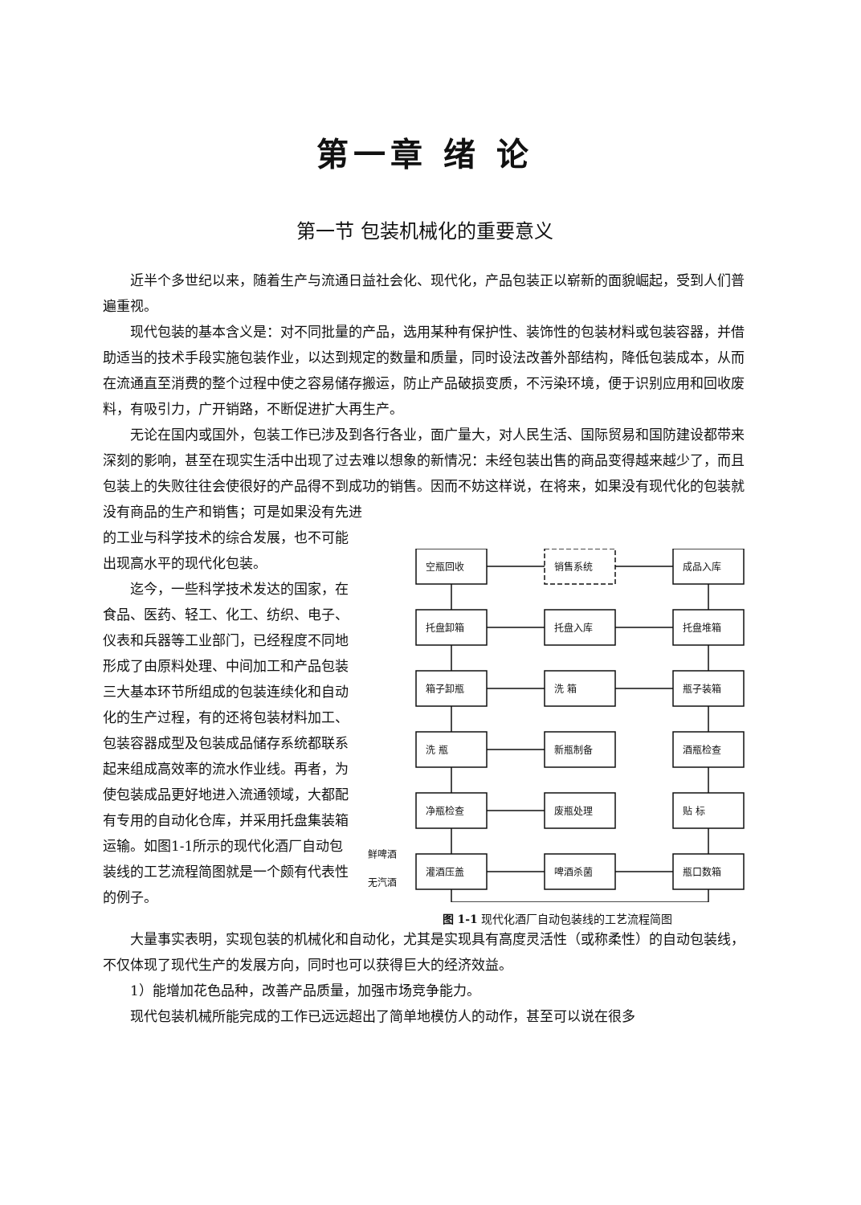第一章 绪 论
第一节 包装机械化的重要意义
近半个多世纪以来，随着生产与流通日益社会化、现代化，产品包装正以崭新的面貌崛起，受到人们普遍重视。
现代包装的基本含义是：对不同批量的产品，选用某种有保护性、装饰性的包装材料或包装容器，并借助适当的技术手段实施包装作业，以达到规定的数量和质量，同时设法改善外部结构，降低包装成本，从而在流通直至消费的整个过程中使之容易储存搬运，防止产品破损变质，不污染环境，便于识别应用和回收废料，有吸引力，广开销路，不断促进扩大再生产。
无论在国内或国外，包装工作已涉及到各行各业，面广量大，对人民生活、国际贸易和国防建设都带来深刻的影响，甚至在现实生活中出现了过去难以想象的新情况：未经包装出售的商品变得越来越少了，而且包装上的失败往往会使很好的产品得不到成功的销售。因而不妨这样说，在将来，如果没有现代化的包装就没有商品的生产和销售；可是如果没有先进
的工业与科学技术的综合发展，也不可能出现高水平的现代化包装。
迄今，一些科学技术发达的国家，在食品、医药、轻工、化工、纺织、电子、仪表和兵器等工业部门，已经程度不同地形成了由原料处理、中间加工和产品包装三大基本环节所组成的包装连续化和自动化的生产过程，有的还将包装材料加工、包装容器成型及包装成品储存系统都联系起来组成高效率的流水作业线。再者，为使包装成品更好地进入流通领域，大都配有专用的自动化仓库，并采用托盘集装箱运输。如图1-1所示的现代化酒厂自动包装线的工艺流程简图就是一个颇有代表性的例子。
空瓶回收
销售系统
成品入库
托盘卸箱
托盘入库
托盘堆箱
箱子卸瓶
洗 箱
瓶子装箱
洗 瓶
新瓶制备
酒瓶检查
净瓶检查
废瓶处理
贴 标
灌酒压盖
啤酒杀菌
瓶口数箱
鲜啤酒
无汽酒
图 1-1 现代化酒厂自动包装线的工艺流程简图
大量事实表明，实现包装的机械化和自动化，尤其是实现具有高度灵活性（或称柔性）的自动包装线，不仅体现了现代生产的发展方向，同时也可以获得巨大的经济效益。
1）能增加花色品种，改善产品质量，加强市场竞争能力。
现代包装机械所能完成的工作已远远超出了简单地模仿人的动作，甚至可以说在很多